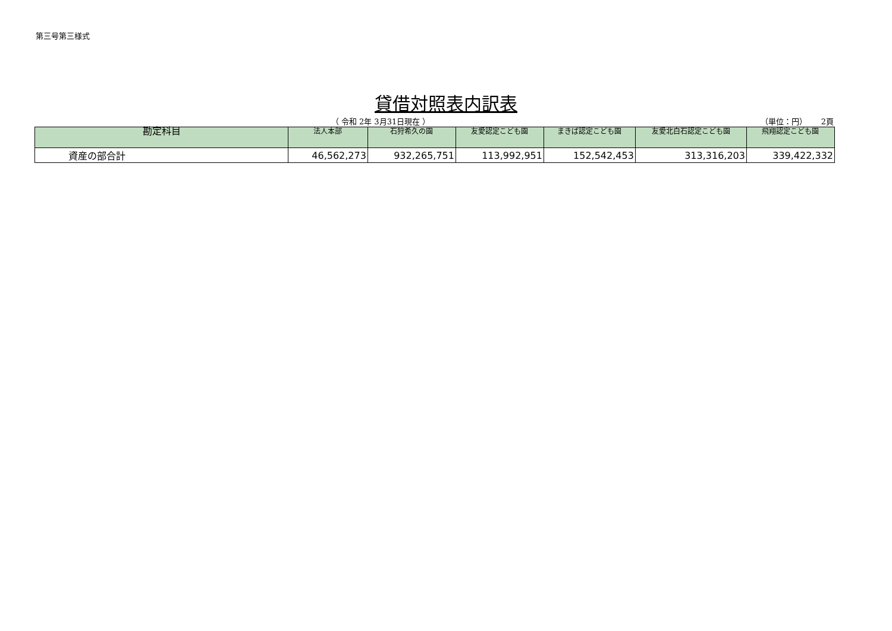第三号第三様式
貸借対照表内訳表
（ 令和 2年 3月31日現在 ） （単位：円）　　 2頁
| 勘定科目 | 法人本部 | 石狩希久の園 | 友愛認定こども園 | まきば認定こども園 | 友愛北白石認定こども園 | 飛翔認定こども園 |
| --- | --- | --- | --- | --- | --- | --- |
| 資産の部合計 | 46,562,273 | 932,265,751 | 113,992,951 | 152,542,453 | 313,316,203 | 339,422,332 |